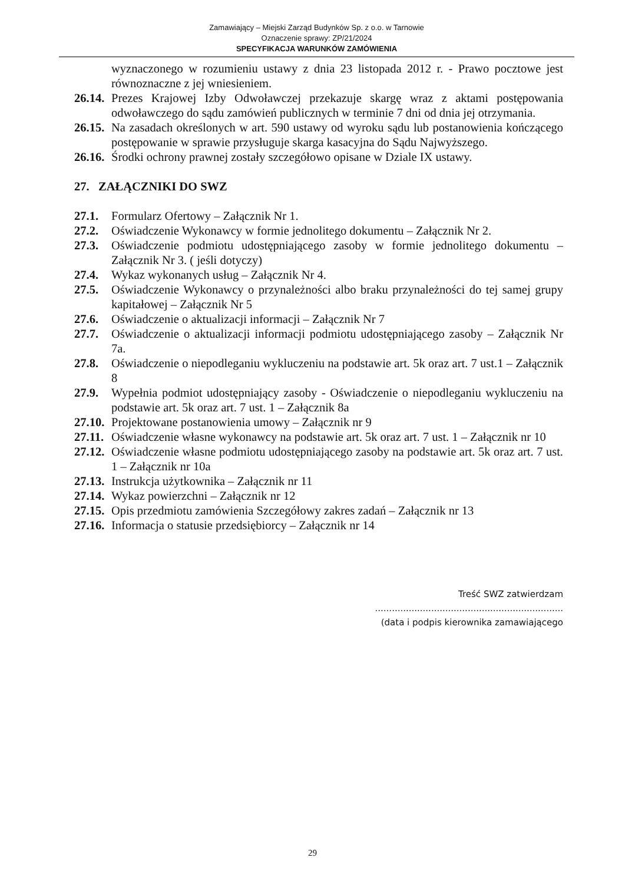Zamawiający – Miejski Zarząd Budynków Sp. z o.o. w Tarnowie
Oznaczenie sprawy: ZP/21/2024
SPECYFIKACJA WARUNKÓW ZAMÓWIENIA
wyznaczonego w rozumieniu ustawy z dnia 23 listopada 2012 r. - Prawo pocztowe jest równoznaczne z jej wniesieniem.
26.14. Prezes Krajowej Izby Odwoławczej przekazuje skargę wraz z aktami postępowania odwoławczego do sądu zamówień publicznych w terminie 7 dni od dnia jej otrzymania.
26.15. Na zasadach określonych w art. 590 ustawy od wyroku sądu lub postanowienia kończącego postępowanie w sprawie przysługuje skarga kasacyjna do Sądu Najwyższego.
26.16. Środki ochrony prawnej zostały szczegółowo opisane w Dziale IX ustawy.
27. ZAŁĄCZNIKI DO SWZ
27.1. Formularz Ofertowy – Załącznik Nr 1.
27.2. Oświadczenie Wykonawcy w formie jednolitego dokumentu – Załącznik Nr 2.
27.3. Oświadczenie podmiotu udostępniającego zasoby w formie jednolitego dokumentu – Załącznik Nr 3. ( jeśli dotyczy)
27.4. Wykaz wykonanych usług – Załącznik Nr 4.
27.5. Oświadczenie Wykonawcy o przynależności albo braku przynależności do tej samej grupy kapitałowej – Załącznik Nr 5
27.6. Oświadczenie o aktualizacji informacji – Załącznik Nr 7
27.7. Oświadczenie o aktualizacji informacji podmiotu udostępniającego zasoby – Załącznik Nr 7a.
27.8. Oświadczenie o niepodleganiu wykluczeniu na podstawie art. 5k oraz art. 7 ust.1 – Załącznik 8
27.9. Wypełnia podmiot udostępniający zasoby - Oświadczenie o niepodleganiu wykluczeniu na podstawie art. 5k oraz art. 7 ust. 1 – Załącznik 8a
27.10. Projektowane postanowienia umowy – Załącznik nr 9
27.11. Oświadczenie własne wykonawcy na podstawie art. 5k oraz art. 7 ust. 1 – Załącznik nr 10
27.12. Oświadczenie własne podmiotu udostępniającego zasoby na podstawie art. 5k oraz art. 7 ust. 1 – Załącznik nr 10a
27.13. Instrukcja użytkownika – Załącznik nr 11
27.14. Wykaz powierzchni – Załącznik nr 12
27.15. Opis przedmiotu zamówienia Szczegółowy zakres zadań – Załącznik nr 13
27.16. Informacja o statusie przedsiębiorcy – Załącznik nr 14
Treść SWZ zatwierdzam
...................................................................
(data i podpis kierownika zamawiającego
29